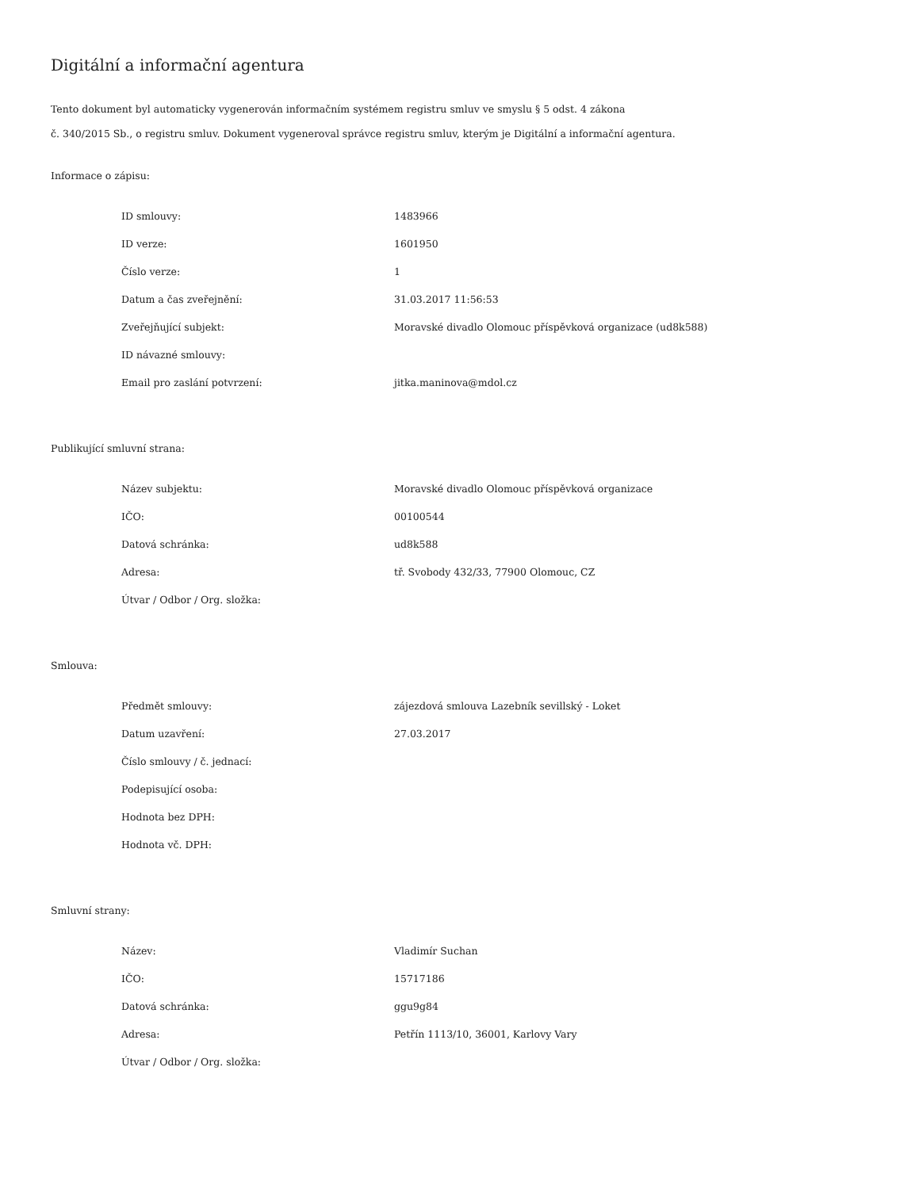Digitální a informační agentura
Tento dokument byl automaticky vygenerován informačním systémem registru smluv ve smyslu § 5 odst. 4 zákona
č. 340/2015 Sb., o registru smluv. Dokument vygeneroval správce registru smluv, kterým je Digitální a informační agentura.
Informace o zápisu:
| ID smlouvy: | 1483966 |
| ID verze: | 1601950 |
| Číslo verze: | 1 |
| Datum a čas zveřejnění: | 31.03.2017 11:56:53 |
| Zveřejňující subjekt: | Moravské divadlo Olomouc příspěvková organizace (ud8k588) |
| ID návazné smlouvy: | |
| Email pro zaslání potvrzení: | jitka.maninova@mdol.cz |
Publikující smluvní strana:
| Název subjektu: | Moravské divadlo Olomouc příspěvková organizace |
| IČO: | 00100544 |
| Datová schránka: | ud8k588 |
| Adresa: | tř. Svobody 432/33, 77900 Olomouc, CZ |
| Útvar / Odbor / Org. složka: | |
Smlouva:
| Předmět smlouvy: | zájezdová smlouva Lazebník sevillský - Loket |
| Datum uzavření: | 27.03.2017 |
| Číslo smlouvy / č. jednací: | |
| Podepisující osoba: | |
| Hodnota bez DPH: | |
| Hodnota vč. DPH: | |
Smluvní strany:
| Název: | Vladimír Suchan |
| IČO: | 15717186 |
| Datová schránka: | ggu9g84 |
| Adresa: | Petřín 1113/10, 36001, Karlovy Vary |
| Útvar / Odbor / Org. složka: | |